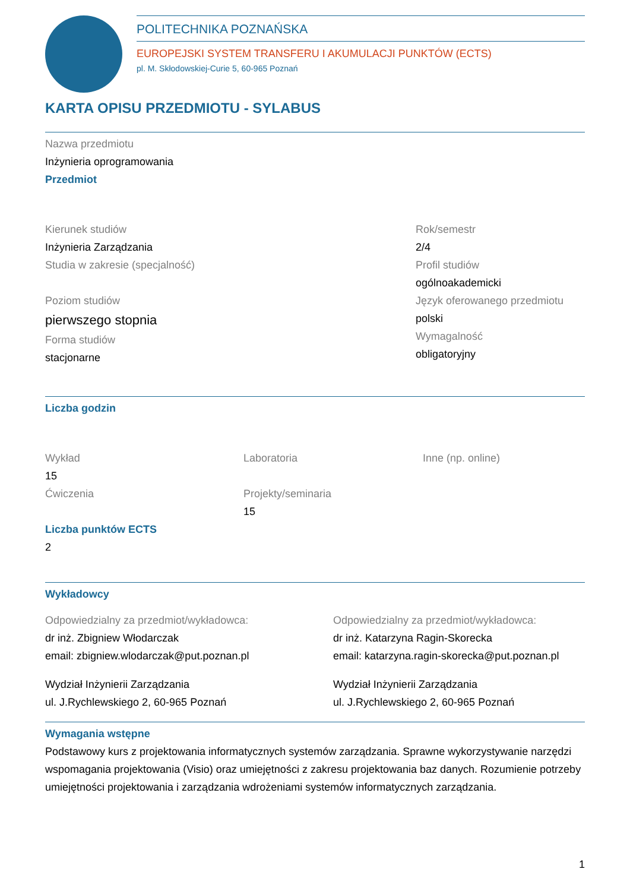POLITECHNIKA POZNAŃSKA
EUROPEJSKI SYSTEM TRANSFERU I AKUMULACJI PUNKTÓW (ECTS)
pl. M. Skłodowskiej-Curie 5, 60-965 Poznań
KARTA OPISU PRZEDMIOTU - SYLABUS
Nazwa przedmiotu
Inżynieria oprogramowania
Przedmiot
Kierunek studiów
Inżynieria Zarządzania
Studia w zakresie (specjalność)
Poziom studiów
pierwszego stopnia
Forma studiów
stacjonarne
Rok/semestr
2/4
Profil studiów
ogólnoakademicki
Język oferowanego przedmiotu
polski
Wymagalność
obligatoryjny
Liczba godzin
Wykład
15
Ćwiczenia
Laboratoria
Projekty/seminaria
15
Inne (np. online)
Liczba punktów ECTS
2
Wykładowcy
Odpowiedzialny za przedmiot/wykładowca:
dr inż. Zbigniew Włodarczak
email: zbigniew.wlodarczak@put.poznan.pl
Wydział Inżynierii Zarządzania
ul. J.Rychlewskiego 2, 60-965 Poznań
Odpowiedzialny za przedmiot/wykładowca:
dr inż. Katarzyna Ragin-Skorecka
email: katarzyna.ragin-skorecka@put.poznan.pl
Wydział Inżynierii Zarządzania
ul. J.Rychlewskiego 2, 60-965 Poznań
Wymagania wstępne
Podstawowy kurs z projektowania informatycznych systemów zarządzania. Sprawne wykorzystywanie narzędzi wspomagania projektowania (Visio) oraz umiejętności z zakresu projektowania baz danych. Rozumienie potrzeby umiejętności projektowania i zarządzania wdrożeniami systemów informatycznych zarządzania.
1